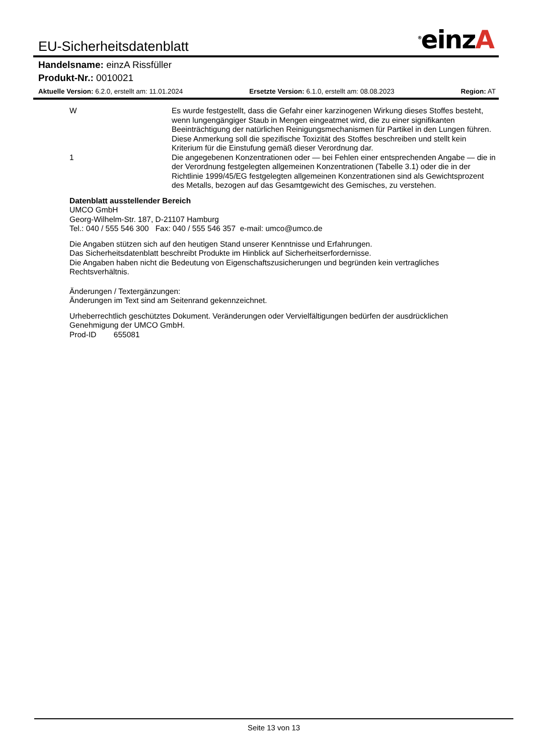EU-Sicherheitsdatenblatt
<sup>®</sup>einzA
Handelsname: einzA Rissfüller
Produkt-Nr.: 0010021
Aktuelle Version: 6.2.0, erstellt am: 11.01.2024 Ersetzte Version: 6.1.0, erstellt am: 08.08.2023 Region: AT
W Es wurde festgestellt, dass die Gefahr einer karzinogenen Wirkung dieses Stoffes besteht, wenn lungengängiger Staub in Mengen eingeatmet wird, die zu einer signifikanten Beeinträchtigung der natürlichen Reinigungsmechanismen für Partikel in den Lungen führen.
Diese Anmerkung soll die spezifische Toxizität des Stoffes beschreiben und stellt kein Kriterium für die Einstufung gemäß dieser Verordnung dar.
1 Die angegebenen Konzentrationen oder — bei Fehlen einer entsprechenden Angabe — die in der Verordnung festgelegten allgemeinen Konzentrationen (Tabelle 3.1) oder die in der Richtlinie 1999/45/EG festgelegten allgemeinen Konzentrationen sind als Gewichtsprozent des Metalls, bezogen auf das Gesamtgewicht des Gemisches, zu verstehen.
Datenblatt ausstellender Bereich
UMCO GmbH
Georg-Wilhelm-Str. 187, D-21107 Hamburg
Tel.: 040 / 555 546 300 Fax: 040 / 555 546 357 e-mail: umco@umco.de
Die Angaben stützen sich auf den heutigen Stand unserer Kenntnisse und Erfahrungen.
Das Sicherheitsdatenblatt beschreibt Produkte im Hinblick auf Sicherheitserfordernisse.
Die Angaben haben nicht die Bedeutung von Eigenschaftszusicherungen und begründen kein vertragliches Rechtsverhältnis.
Änderungen / Textergänzungen:
Änderungen im Text sind am Seitenrand gekennzeichnet.
Urheberrechtlich geschütztes Dokument. Veränderungen oder Vervielfältigungen bedürfen der ausdrücklichen Genehmigung der UMCO GmbH.
Prod-ID 655081
Seite 13 von 13